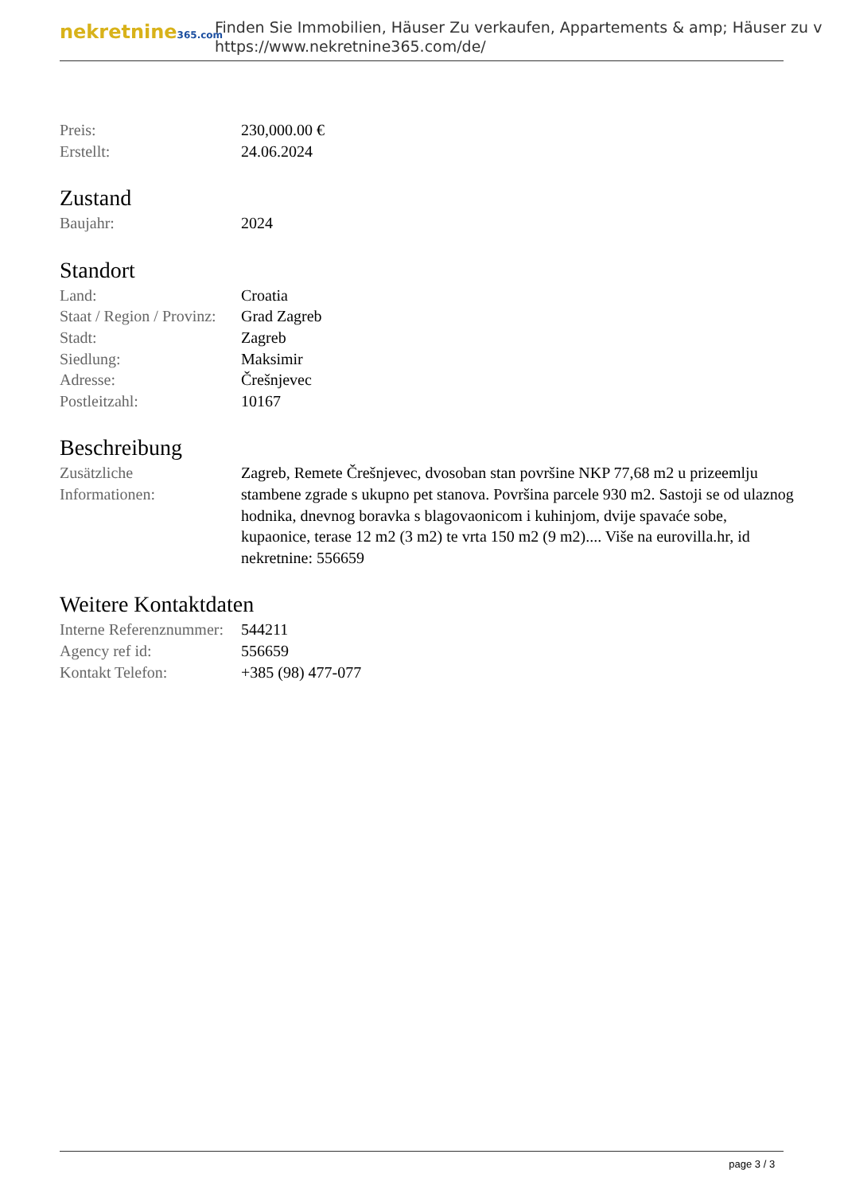nekretnine365.com
Finden Sie Immobilien, Häuser Zu verkaufen, Appartements & amp; Häuser zu v
https://www.nekretnine365.com/de/
| Preis: | 230,000.00 € |
| Erstellt: | 24.06.2024 |
Zustand
| Baujahr: | 2024 |
Standort
| Land: | Croatia |
| Staat / Region / Provinz: | Grad Zagreb |
| Stadt: | Zagreb |
| Siedlung: | Maksimir |
| Adresse: | Črešnjevec |
| Postleitzahl: | 10167 |
Beschreibung
| Zusätzliche Informationen: | Zagreb, Remete Črešnjevec, dvosoban stan površine NKP 77,68 m2 u prizeemlju stambene zgrade s ukupno pet stanova. Površina parcele 930 m2. Sastoji se od ulaznog hodnika, dnevnog boravka s blagovaonicom i kuhinjom, dvije spavaće sobe, kupaonice, terase 12 m2 (3 m2) te vrta 150 m2 (9 m2).... Više na eurovilla.hr, id nekretnine: 556659 |
Weitere Kontaktdaten
| Interne Referenznummer: | 544211 |
| Agency ref id: | 556659 |
| Kontakt Telefon: | +385 (98) 477-077 |
page 3 / 3